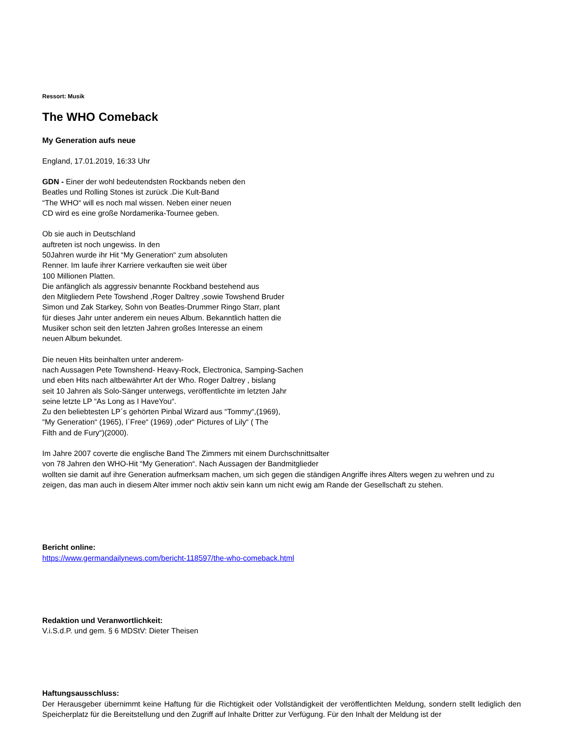Ressort: Musik
The WHO Comeback
My Generation aufs neue
England, 17.01.2019, 16:33 Uhr
GDN - Einer der wohl bedeutendsten Rockbands neben den
Beatles und Rolling Stones ist zurück .Die Kult-Band
“The WHO“ will es noch mal wissen. Neben einer neuen
CD wird es eine große Nordamerika-Tournee geben.
Ob sie auch in Deutschland
auftreten ist noch ungewiss. In den
50Jahren wurde ihr Hit “My Generation“ zum absoluten
Renner. Im laufe ihrer Karriere verkauften sie weit über
100 Millionen Platten.
Die anfänglich als aggressiv benannte Rockband bestehend aus
den Mitgliedern Pete Towshend ,Roger Daltrey ,sowie Towshend Bruder
Simon und Zak Starkey, Sohn von Beatles-Drummer Ringo Starr, plant
für dieses Jahr unter anderem ein neues Album. Bekanntlich hatten die
Musiker schon seit den letzten Jahren großes Interesse an einem
neuen Album bekundet.
Die neuen Hits beinhalten unter anderem-
nach Aussagen Pete Townshend- Heavy-Rock, Electronica, Samping-Sachen
und eben Hits nach altbewährter Art der Who. Roger Daltrey , bislang
seit 10 Jahren als Solo-Sänger unterwegs, veröffentlichte im letzten Jahr
seine letzte LP “As Long as I HaveYou“.
Zu den beliebtesten LP´s gehörten Pinbal Wizard aus “Tommy“,(1969),
“My Generation“ (1965), I`Free“ (1969) ,oder“ Pictures of Lily“ ( The
Filth and de Fury“)(2000).
Im Jahre 2007 coverte die englische Band The Zimmers mit einem Durchschnittsalter
von 78 Jahren den WHO-Hit “My Generation“. Nach Aussagen der Bandmitglieder
wollten sie damit auf ihre Generation aufmerksam machen, um sich gegen die ständigen Angriffe ihres Alters wegen zu wehren und zu zeigen, das man auch in diesem Alter immer noch aktiv sein kann um nicht ewig am Rande der Gesellschaft zu stehen.
Bericht online:
https://www.germandailynews.com/bericht-118597/the-who-comeback.html
Redaktion und Veranwortlichkeit:
V.i.S.d.P. und gem. § 6 MDStV: Dieter Theisen
Haftungsausschluss:
Der Herausgeber übernimmt keine Haftung für die Richtigkeit oder Vollständigkeit der veröffentlichten Meldung, sondern stellt lediglich den Speicherplatz für die Bereitstellung und den Zugriff auf Inhalte Dritter zur Verfügung. Für den Inhalt der Meldung ist der